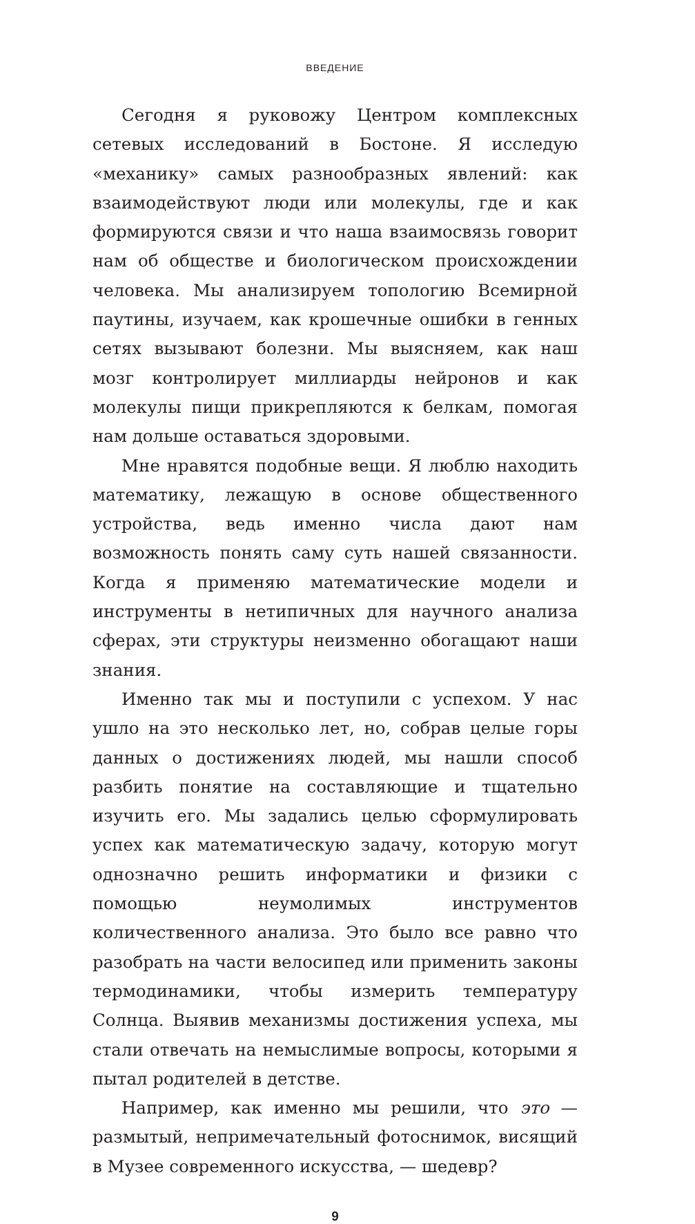ВВЕДЕНИЕ
Сегодня я руковожу Центром комплексных сетевых исследований в Бостоне. Я исследую «механику» самых разнообразных явлений: как взаимодействуют люди или молекулы, где и как формируются связи и что наша взаимосвязь говорит нам об обществе и биологическом происхождении человека. Мы анализируем топологию Всемирной паутины, изучаем, как крошечные ошибки в генных сетях вызывают болезни. Мы выясняем, как наш мозг контролирует миллиарды нейронов и как молекулы пищи прикрепляются к белкам, помогая нам дольше оставаться здоровыми.
Мне нравятся подобные вещи. Я люблю находить математику, лежащую в основе общественного устройства, ведь именно числа дают нам возможность понять саму суть нашей связанности. Когда я применяю математические модели и инструменты в нетипичных для научного анализа сферах, эти структуры неизменно обогащают наши знания.
Именно так мы и поступили с успехом. У нас ушло на это несколько лет, но, собрав целые горы данных о достижениях людей, мы нашли способ разбить понятие на составляющие и тщательно изучить его. Мы задались целью сформулировать успех как математическую задачу, которую могут однозначно решить информатики и физики с помощью неумолимых инструментов количественного анализа. Это было все равно что разобрать на части велосипед или применить законы термодинамики, чтобы измерить температуру Солнца. Выявив механизмы достижения успеха, мы стали отвечать на немыслимые вопросы, которыми я пытал родителей в детстве.
Например, как именно мы решили, что это — размытый, непримечательный фотоснимок, висящий в Музее современного искусства, — шедевр?
9